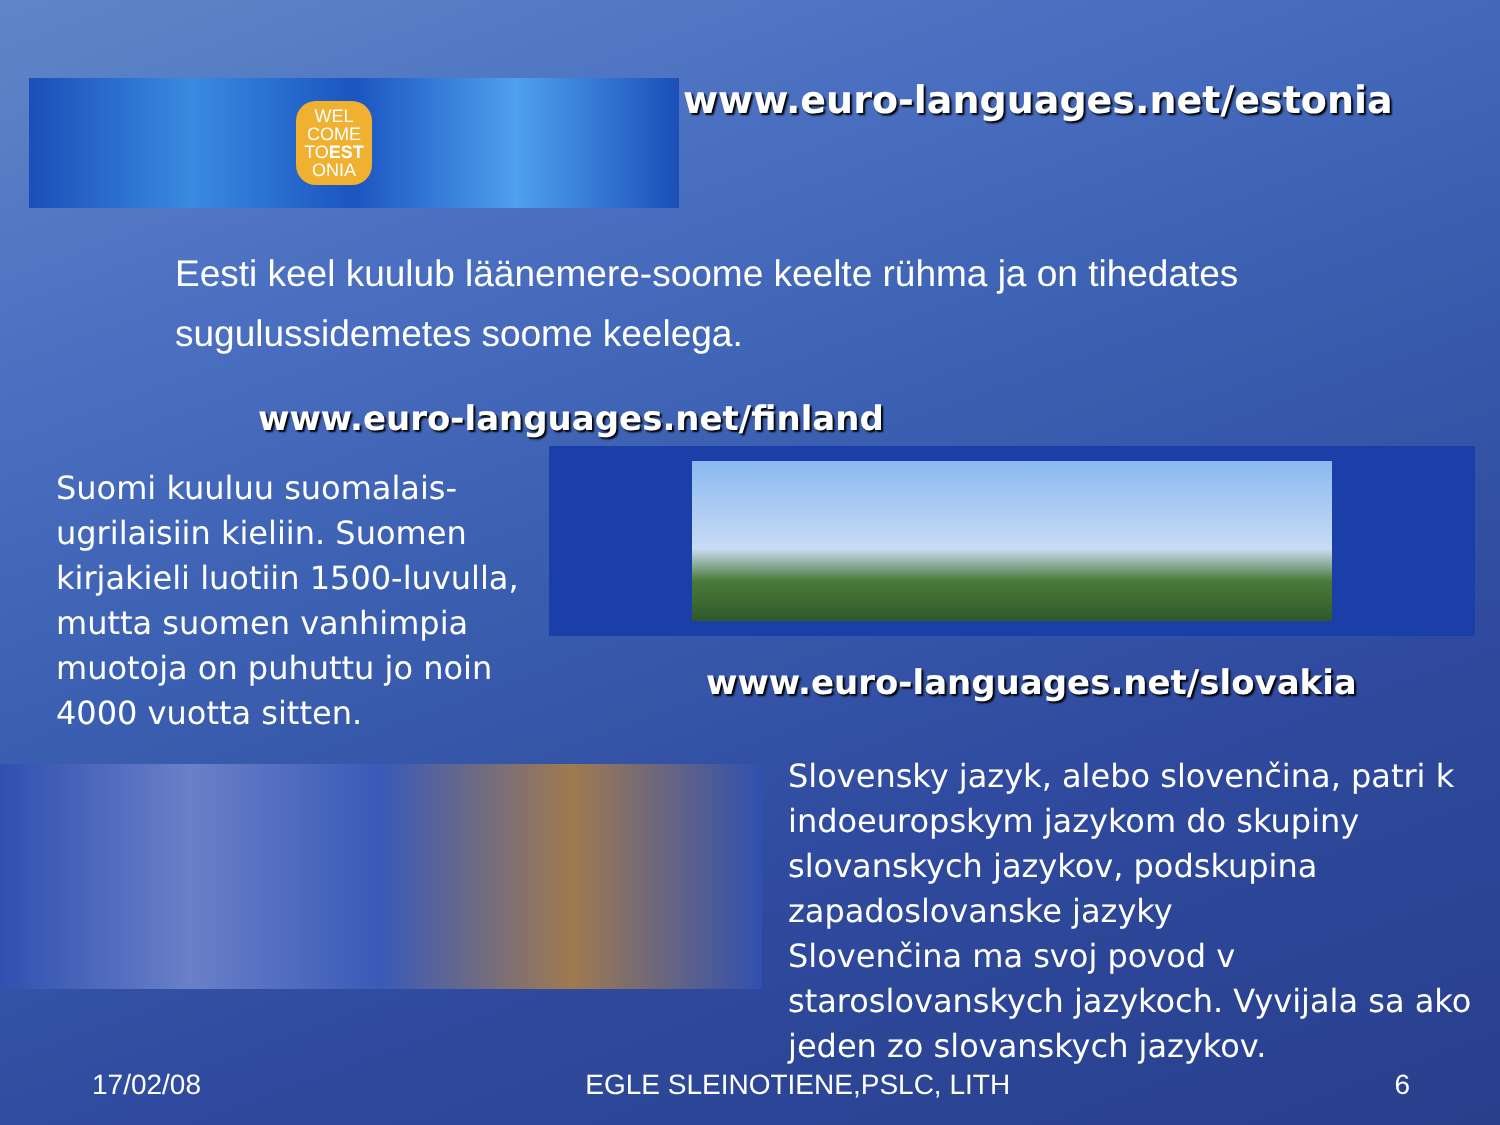WEL
COME
TOEST
ONIA
www.euro-languages.net/estonia
Eesti keel kuulub läänemere-soome keelte rühma ja on tihedates sugulussidemetes soome keelega.
www.euro-languages.net/finland
Suomi kuuluu suomalais-ugrilaisiin kieliin. Suomen kirjakieli luotiin 1500-luvulla, mutta suomen vanhimpia muotoja on puhuttu jo noin 4000 vuotta sitten.
www.euro-languages.net/slovakia
Slovensky jazyk, alebo slovenčina, patri k indoeuropskym jazykom do skupiny slovanskych jazykov, podskupina zapadoslovanske jazyky
Slovenčina ma svoj povod v staroslovanskych jazykoch. Vyvijala sa ako jeden zo slovanskych jazykov.
17/02/08 EGLE SLEINOTIENE,PSLC, LITH 6